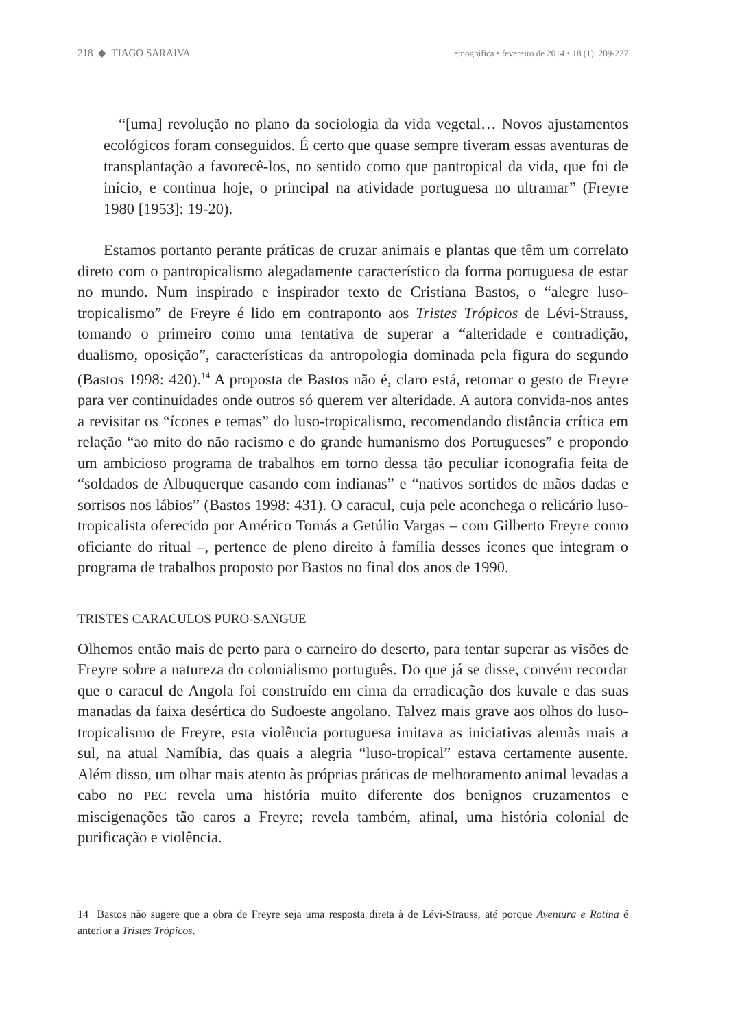218 ◆ TIAGO SARAIVA etnográfica • fevereiro de 2014 • 18 (1): 209-227
“[uma] revolução no plano da sociologia da vida vegetal… Novos ajustamentos ecológicos foram conseguidos. É certo que quase sempre tiveram essas aventuras de transplantação a favorecê-los, no sentido como que pantropical da vida, que foi de início, e continua hoje, o principal na atividade portuguesa no ultramar” (Freyre 1980 [1953]: 19-20).
Estamos portanto perante práticas de cruzar animais e plantas que têm um correlato direto com o pantropicalismo alegadamente característico da forma portuguesa de estar no mundo. Num inspirado e inspirador texto de Cristiana Bastos, o “alegre luso-tropicalismo” de Freyre é lido em contraponto aos Tristes Trópicos de Lévi-Strauss, tomando o primeiro como uma tentativa de superar a “alteridade e contradição, dualismo, oposição”, características da antropologia dominada pela figura do segundo (Bastos 1998: 420).<sup>14</sup> A proposta de Bastos não é, claro está, retomar o gesto de Freyre para ver continuidades onde outros só querem ver alteridade. A autora convida-nos antes a revisitar os “ícones e temas” do luso-tropicalismo, recomendando distância crítica em relação “ao mito do não racismo e do grande humanismo dos Portugueses” e propondo um ambicioso programa de trabalhos em torno dessa tão peculiar iconografia feita de “soldados de Albuquerque casando com indianas” e “nativos sortidos de mãos dadas e sorrisos nos lábios” (Bastos 1998: 431). O caracul, cuja pele aconchega o relicário luso-tropicalista oferecido por Américo Tomás a Getúlio Vargas – com Gilberto Freyre como oficiante do ritual –, pertence de pleno direito à família desses ícones que integram o programa de trabalhos proposto por Bastos no final dos anos de 1990.
TRISTES CARACULOS PURO-SANGUE
Olhemos então mais de perto para o carneiro do deserto, para tentar superar as visões de Freyre sobre a natureza do colonialismo português. Do que já se disse, convém recordar que o caracul de Angola foi construído em cima da erradicação dos kuvale e das suas manadas da faixa desértica do Sudoeste angolano. Talvez mais grave aos olhos do luso-tropicalismo de Freyre, esta violência portuguesa imitava as iniciativas alemãs mais a sul, na atual Namíbia, das quais a alegria “luso-tropical” estava certamente ausente. Além disso, um olhar mais atento às próprias práticas de melhoramento animal levadas a cabo no PEC revela uma história muito diferente dos benignos cruzamentos e miscigenações tão caros a Freyre; revela também, afinal, uma história colonial de purificação e violência.
14 Bastos não sugere que a obra de Freyre seja uma resposta direta à de Lévi-Strauss, até porque Aventura e Rotina é anterior a Tristes Trópicos.